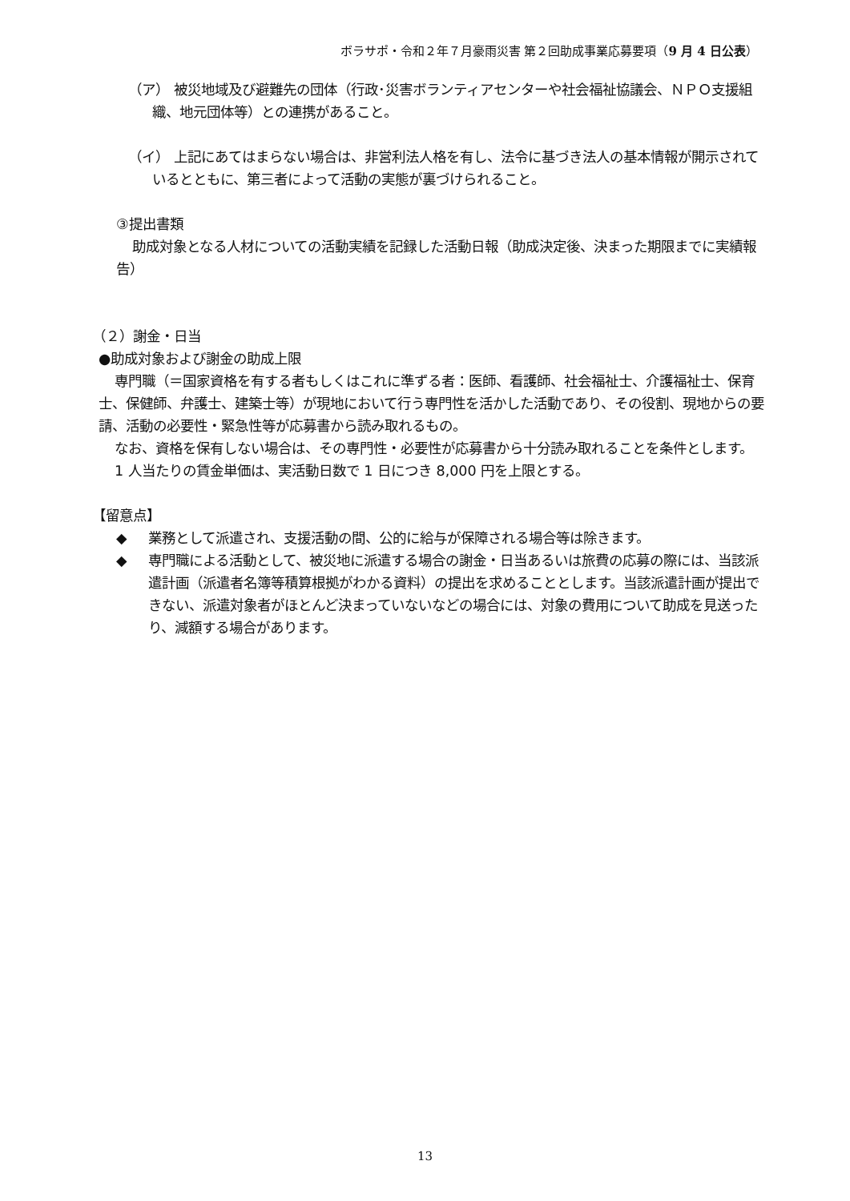ボラサポ・令和２年７月豪雨災害 第２回助成事業応募要項（9 月 4 日公表）
（ア） 被災地域及び避難先の団体（行政･災害ボランティアセンターや社会福祉協議会、ＮＰＯ支援組織、地元団体等）との連携があること。
（イ） 上記にあてはまらない場合は、非営利法人格を有し、法令に基づき法人の基本情報が開示されているとともに、第三者によって活動の実態が裏づけられること。
③提出書類
助成対象となる人材についての活動実績を記録した活動日報（助成決定後、決まった期限までに実績報告）
（２）謝金・日当
●助成対象および謝金の助成上限
専門職（＝国家資格を有する者もしくはこれに準ずる者：医師、看護師、社会福祉士、介護福祉士、保育士、保健師、弁護士、建築士等）が現地において行う専門性を活かした活動であり、その役割、現地からの要請、活動の必要性・緊急性等が応募書から読み取れるもの。
なお、資格を保有しない場合は、その専門性・必要性が応募書から十分読み取れることを条件とします。
1 人当たりの賃金単価は、実活動日数で 1 日につき 8,000 円を上限とする。
【留意点】
◆ 業務として派遣され、支援活動の間、公的に給与が保障される場合等は除きます。
◆ 専門職による活動として、被災地に派遣する場合の謝金・日当あるいは旅費の応募の際には、当該派遣計画（派遣者名簿等積算根拠がわかる資料）の提出を求めることとします。当該派遣計画が提出できない、派遣対象者がほとんど決まっていないなどの場合には、対象の費用について助成を見送ったり、減額する場合があります。
13